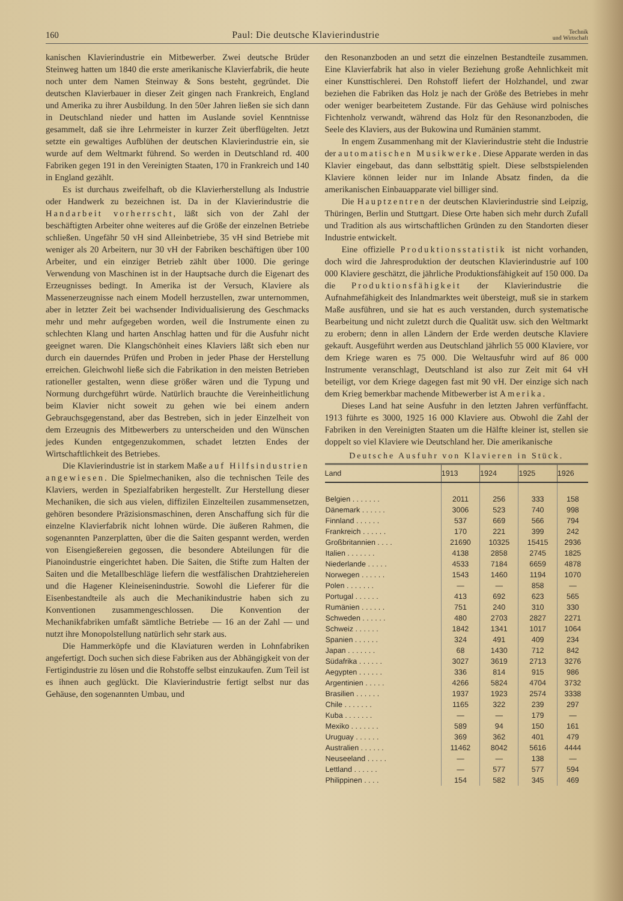160 Paul: Die deutsche Klavierindustrie Technik
und Wirtschaft
kanischen Klavierindustrie ein Mitbewerber. Zwei deutsche Brüder Steinweg hatten um 1840 die erste amerikanische Klavierfabrik, die heute noch unter dem Namen Steinway & Sons besteht, gegründet. Die deutschen Klavierbauer in dieser Zeit gingen nach Frankreich, England und Amerika zu ihrer Ausbildung. In den 50er Jahren ließen sie sich dann in Deutschland nieder und hatten im Auslande soviel Kenntnisse gesammelt, daß sie ihre Lehrmeister in kurzer Zeit überflügelten. Jetzt setzte ein gewaltiges Aufblühen der deutschen Klavierindustrie ein, sie wurde auf dem Weltmarkt führend. So werden in Deutschland rd. 400 Fabriken gegen 191 in den Vereinigten Staaten, 170 in Frankreich und 140 in England gezählt.
Es ist durchaus zweifelhaft, ob die Klavierherstellung als Industrie oder Handwerk zu bezeichnen ist. Da in der Klavierindustrie die Handarbeit vorherrscht, läßt sich von der Zahl der beschäftigten Arbeiter ohne weiteres auf die Größe der einzelnen Betriebe schließen. Ungefähr 50 vH sind Alleinbetriebe, 35 vH sind Betriebe mit weniger als 20 Arbeitern, nur 30 vH der Fabriken beschäftigen über 100 Arbeiter, und ein einziger Betrieb zählt über 1000. Die geringe Verwendung von Maschinen ist in der Hauptsache durch die Eigenart des Erzeugnisses bedingt. In Amerika ist der Versuch, Klaviere als Massenerzeugnisse nach einem Modell herzustellen, zwar unternommen, aber in letzter Zeit bei wachsender Individualisierung des Geschmacks mehr und mehr aufgegeben worden, weil die Instrumente einen zu schlechten Klang und harten Anschlag hatten und für die Ausfuhr nicht geeignet waren. Die Klangschönheit eines Klaviers läßt sich eben nur durch ein dauerndes Prüfen und Proben in jeder Phase der Herstellung erreichen. Gleichwohl ließe sich die Fabrikation in den meisten Betrieben rationeller gestalten, wenn diese größer wären und die Typung und Normung durchgeführt würde. Natürlich brauchte die Vereinheitlichung beim Klavier nicht soweit zu gehen wie bei einem andern Gebrauchsgegenstand, aber das Bestreben, sich in jeder Einzelheit von dem Erzeugnis des Mitbewerbers zu unterscheiden und den Wünschen jedes Kunden entgegenzukommen, schadet letzten Endes der Wirtschaftlichkeit des Betriebes.
Die Klavierindustrie ist in starkem Maße auf Hilfsindustrien angewiesen. Die Spielmechaniken, also die technischen Teile des Klaviers, werden in Spezialfabriken hergestellt. Zur Herstellung dieser Mechaniken, die sich aus vielen, diffizilen Einzelteilen zusammensetzen, gehören besondere Präzisionsmaschinen, deren Anschaffung sich für die einzelne Klavierfabrik nicht lohnen würde. Die äußeren Rahmen, die sogenannten Panzerplatten, über die die Saiten gespannt werden, werden von Eisengießereien gegossen, die besondere Abteilungen für die Pianoindustrie eingerichtet haben. Die Saiten, die Stifte zum Halten der Saiten und die Metallbeschläge liefern die westfälischen Drahtziehereien und die Hagener Kleineisenindustrie. Sowohl die Lieferer für die Eisenbestandteile als auch die Mechanikindustrie haben sich zu Konventionen zusammengeschlossen. Die Konvention der Mechanikfabriken umfaßt sämtliche Betriebe — 16 an der Zahl — und nutzt ihre Monopolstellung natürlich sehr stark aus.
Die Hammerköpfe und die Klaviaturen werden in Lohnfabriken angefertigt. Doch suchen sich diese Fabriken aus der Abhängigkeit von der Fertigindustrie zu lösen und die Rohstoffe selbst einzukaufen. Zum Teil ist es ihnen auch geglückt. Die Klavierindustrie fertigt selbst nur das Gehäuse, den sogenannten Umbau, und
den Resonanzboden an und setzt die einzelnen Bestandteile zusammen. Eine Klavierfabrik hat also in vieler Beziehung große Aehnlichkeit mit einer Kunsttischlerei. Den Rohstoff liefert der Holzhandel, und zwar beziehen die Fabriken das Holz je nach der Größe des Betriebes in mehr oder weniger bearbeitetem Zustande. Für das Gehäuse wird polnisches Fichtenholz verwandt, während das Holz für den Resonanzboden, die Seele des Klaviers, aus der Bukowina und Rumänien stammt.
In engem Zusammenhang mit der Klavierindustrie steht die Industrie der automatischen Musikwerke. Diese Apparate werden in das Klavier eingebaut, das dann selbsttätig spielt. Diese selbstspielenden Klaviere können leider nur im Inlande Absatz finden, da die amerikanischen Einbauapparate viel billiger sind.
Die Hauptzentren der deutschen Klavierindustrie sind Leipzig, Thüringen, Berlin und Stuttgart. Diese Orte haben sich mehr durch Zufall und Tradition als aus wirtschaftlichen Gründen zu den Standorten dieser Industrie entwickelt.
Eine offizielle Produktionsstatistik ist nicht vorhanden, doch wird die Jahresproduktion der deutschen Klavierindustrie auf 100 000 Klaviere geschätzt, die jährliche Produktionsfähigkeit auf 150 000. Da die Produktionsfähigkeit der Klavierindustrie die Aufnahmefähigkeit des Inlandmarktes weit übersteigt, muß sie in starkem Maße ausführen, und sie hat es auch verstanden, durch systematische Bearbeitung und nicht zuletzt durch die Qualität usw. sich den Weltmarkt zu erobern; denn in allen Ländern der Erde werden deutsche Klaviere gekauft. Ausgeführt werden aus Deutschland jährlich 55 000 Klaviere, vor dem Kriege waren es 75 000. Die Weltausfuhr wird auf 86 000 Instrumente veranschlagt, Deutschland ist also zur Zeit mit 64 vH beteiligt, vor dem Kriege dagegen fast mit 90 vH. Der einzige sich nach dem Krieg bemerkbar machende Mitbewerber ist Amerika.
Dieses Land hat seine Ausfuhr in den letzten Jahren verfünffacht. 1913 führte es 3000, 1925 16 000 Klaviere aus. Obwohl die Zahl der Fabriken in den Vereinigten Staaten um die Hälfte kleiner ist, stellen sie doppelt so viel Klaviere wie Deutschland her. Die amerikanische
Deutsche Ausfuhr von Klavieren in Stück.
| Land | 1913 | 1924 | 1925 | 1926 |
| --- | --- | --- | --- | --- |
| Belgien . . . . . . . | 2011 | 256 | 333 | 158 |
| Dänemark . . . . . . | 3006 | 523 | 740 | 998 |
| Finnland . . . . . . | 537 | 669 | 566 | 794 |
| Frankreich . . . . . . | 170 | 221 | 399 | 242 |
| Großbritannien . . . . | 21690 | 10325 | 15415 | 2936 |
| Italien . . . . . . . | 4138 | 2858 | 2745 | 1825 |
| Niederlande . . . . . | 4533 | 7184 | 6659 | 4878 |
| Norwegen . . . . . . | 1543 | 1460 | 1194 | 1070 |
| Polen . . . . . . . | — | — | 858 | — |
| Portugal . . . . . . | 413 | 692 | 623 | 565 |
| Rumänien . . . . . . | 751 | 240 | 310 | 330 |
| Schweden . . . . . . | 480 | 2703 | 2827 | 2271 |
| Schweiz . . . . . . | 1842 | 1341 | 1017 | 1064 |
| Spanien . . . . . . | 324 | 491 | 409 | 234 |
| Japan . . . . . . . | 68 | 1430 | 712 | 842 |
| Südafrika . . . . . . | 3027 | 3619 | 2713 | 3276 |
| Aegypten . . . . . . | 336 | 814 | 915 | 986 |
| Argentinien . . . . . | 4266 | 5824 | 4704 | 3732 |
| Brasilien . . . . . . | 1937 | 1923 | 2574 | 3338 |
| Chile . . . . . . . | 1165 | 322 | 239 | 297 |
| Kuba . . . . . . . | — | — | 179 | — |
| Mexiko . . . . . . . | 589 | 94 | 150 | 161 |
| Uruguay . . . . . . | 369 | 362 | 401 | 479 |
| Australien . . . . . . | 11462 | 8042 | 5616 | 4444 |
| Neuseeland . . . . . | — | — | 138 | — |
| Lettland . . . . . . | — | 577 | 577 | 594 |
| Philippinen . . . . | 154 | 582 | 345 | 469 |